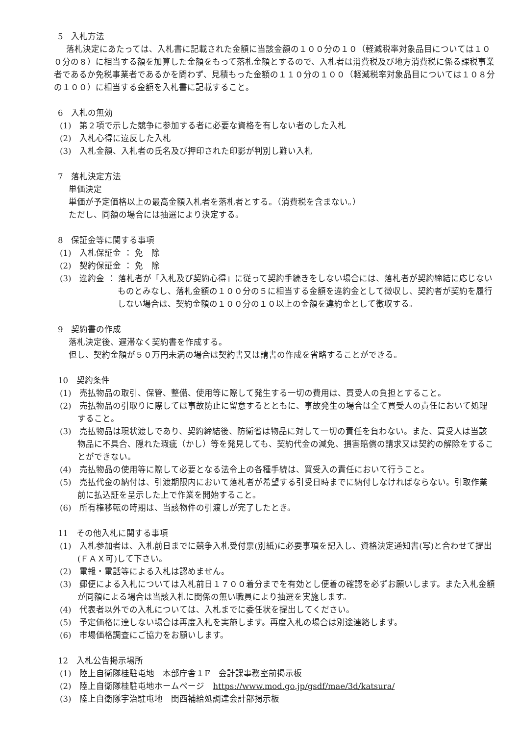5　入札方法
落札決定にあたっては、入札書に記載された金額に当該金額の１００分の１０（軽減税率対象品目については１００分の８）に相当する額を加算した金額をもって落札金額とするので、入札者は消費税及び地方消費税に係る課税事業者であるか免税事業者であるかを問わず、見積もった金額の１１０分の１００（軽減税率対象品目については１０８分の１００）に相当する金額を入札書に記載すること。
6　入札の無効
(1)　第２項で示した競争に参加する者に必要な資格を有しない者のした入札
(2)　入札心得に違反した入札
(3)　入札金額、入札者の氏名及び押印された印影が判別し難い入札
7　落札決定方法
単価決定
単価が予定価格以上の最高金額入札者を落札者とする。（消費税を含まない。）
ただし、同額の場合には抽選により決定する。
8　保証金等に関する事項
(1)　入札保証金 ： 免　除
(2)　契約保証金 ： 免　除
(3)　違約金 ： 落札者が「入札及び契約心得」に従って契約手続きをしない場合には、落札者が契約締結に応じないものとみなし、落札金額の１００分の５に相当する金額を違約金として徴収し、契約者が契約を履行しない場合は、契約金額の１００分の１０以上の金額を違約金として徴収する。
9　契約書の作成
落札決定後、遅滞なく契約書を作成する。
但し、契約金額が５０万円未満の場合は契約書又は請書の作成を省略することができる。
10　契約条件
(1)　売払物品の取引、保管、整備、使用等に際して発生する一切の費用は、買受人の負担とすること。
(2)　売払物品の引取りに際しては事故防止に留意するとともに、事故発生の場合は全て買受人の責任において処理すること。
(3)　売払物品は現状渡しであり、契約締結後、防衛省は物品に対して一切の責任を負わない。また、買受人は当該物品に不具合、隠れた瑕疵（かし）等を発見しても、契約代金の減免、損害賠償の請求又は契約の解除をすることができない。
(4)　売払物品の使用等に際して必要となる法令上の各種手続は、買受入の責任において行うこと。
(5)　売払代金の納付は、引渡期限内において落札者が希望する引受日時までに納付しなければならない。引取作業前に払込証を呈示した上で作業を開始すること。
(6)　所有権移転の時期は、当該物件の引渡しが完了したとき。
11　その他入札に関する事項
(1)　入札参加者は、入札前日までに競争入札受付票(別紙)に必要事項を記入し、資格決定通知書(写)と合わせて提出(ＦＡＸ可)して下さい。
(2)　電報・電話等による入札は認めません。
(3)　郵便による入札については入札前日１７００着分までを有効とし便着の確認を必ずお願いします。また入札金額が同額による場合は当該入札に関係の無い職員により抽選を実施します。
(4)　代表者以外での入札については、入札までに委任状を提出してください。
(5)　予定価格に達しない場合は再度入札を実施します。再度入札の場合は別途連絡します。
(6)　市場価格調査にご協力をお願いします。
12　入札公告掲示場所
(1)　陸上自衛隊桂駐屯地　本部庁舎１F　会計課事務室前掲示板
(2)　陸上自衛隊桂駐屯地ホームページ　https://www.mod.go.jp/gsdf/mae/3d/katsura/
(3)　陸上自衛隊宇治駐屯地　関西補給処調達会計部掲示板